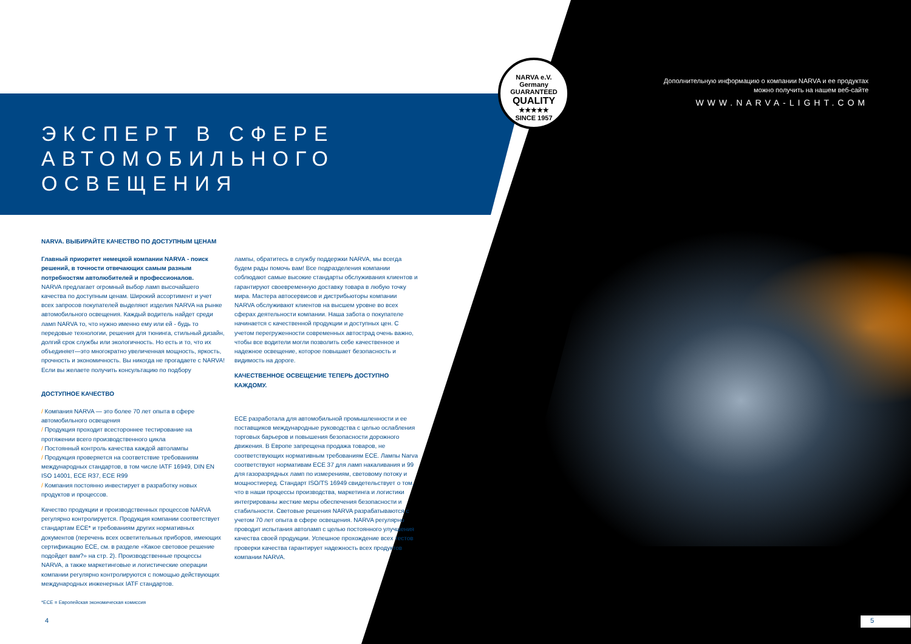ЭКСПЕРТ В СФЕРЕ
АВТОМОБИЛЬНОГО
ОСВЕЩЕНИЯ
NARVA e.V. Germany
GUARANTEED
QUALITY
★★★★★
SINCE 1957
Дополнительную информацию о компании NARVA и ее продуктах
можно получить на нашем веб-сайте
WWW.NARVA-LIGHT.COM
NARVA. ВЫБИРАЙТЕ КАЧЕСТВО ПО ДОСТУПНЫМ ЦЕНАМ
Главный приоритет немецкой компании NARVA - поиск решений, в точности отвечающих самым разным потребностям автолюбителей и профессионалов.
NARVA предлагает огромный выбор ламп высочайшего качества по доступным ценам. Широкий ассортимент и учет всех запросов покупателей выделяют изделия NARVA на рынке автомобильного освещения. Каждый водитель найдет среди ламп NARVA то, что нужно именно ему или ей - будь то передовые технологии, решения для тюнинга, стильный дизайн, долгий срок службы или экологичность. Но есть и то, что их объединяет—это многократно увеличенная мощность, яркость, прочность и экономичность. Вы никогда не прогадаете с NARVA! Если вы желаете получить консультацию по подбору
ДОСТУПНОЕ КАЧЕСТВО
/ Компания NARVA — это более 70 лет опыта в сфере автомобильного освещения
/ Продукция проходит всестороннее тестирование на протяжении всего производственного цикла
/ Постоянный контроль качества каждой автолампы
/ Продукция проверяется на соответствие требованиям международных стандартов, в том числе IATF 16949, DIN EN ISO 14001, ECE R37, ECE R99
/ Компания постоянно инвестирует в разработку новых продуктов и процессов.
Качество продукции и производственных процессов NARVA регулярно контролируется. Продукция компании соответствует стандартам ECE* и требованиям других нормативных документов (перечень всех осветительных приборов, имеющих сертификацию ECE, см. в разделе «Какое световое решение подойдет вам?» на стр. 2). Производственные процессы NARVA, а также маркетинговые и логистические операции компании регулярно контролируются с помощью действующих международных инженерных IATF стандартов.
*ECE = Европейская экономическая комиссия
лампы, обратитесь в службу поддержки NARVA, мы всегда будем рады помочь вам! Все подразделения компании соблюдают самые высокие стандарты обслуживания клиентов и гарантируют своевременную доставку товара в любую точку мира. Мастера автосервисов и дистрибьюторы компании NARVA обслуживают клиентов на высшем уровне во всех сферах деятельности компании. Наша забота о покупателе начинается с качественной продукции и доступных цен. С учетом перегруженности современных автострад очень важно, чтобы все водители могли позволить себе качественное и надежное освещение, которое повышает безопасность и видимость на дороге.
КАЧЕСТВЕННОЕ ОСВЕЩЕНИЕ ТЕПЕРЬ ДОСТУПНО КАЖДОМУ.
ECE разработала для автомобильной промышленности и ее поставщиков международные руководства с целью ослабления торговых барьеров и повышения безопасности дорожного движения. В Европе запрещена продажа товаров, не соответствующих нормативным требованиям ECE. Лампы Narva соответствуют нормативам ECE 37 для ламп накаливания и 99 для газоразрядных ламп по измерениям, световому потоку и мощностиеред. Стандарт ISO/TS 16949 свидетельствует о том, что в наши процессы производства, маркетинга и логистики интегрированы жесткие меры обеспечения безопасности и стабильности. Световые решения NARVA разрабатываются с учетом 70 лет опыта в сфере освещения. NARVA регулярно проводит испытания автоламп с целью постоянного улучшения качества своей продукции. Успешное прохождение всех тестов проверки качества гарантирует надежность всех продуктов компании NARVA.
4 5